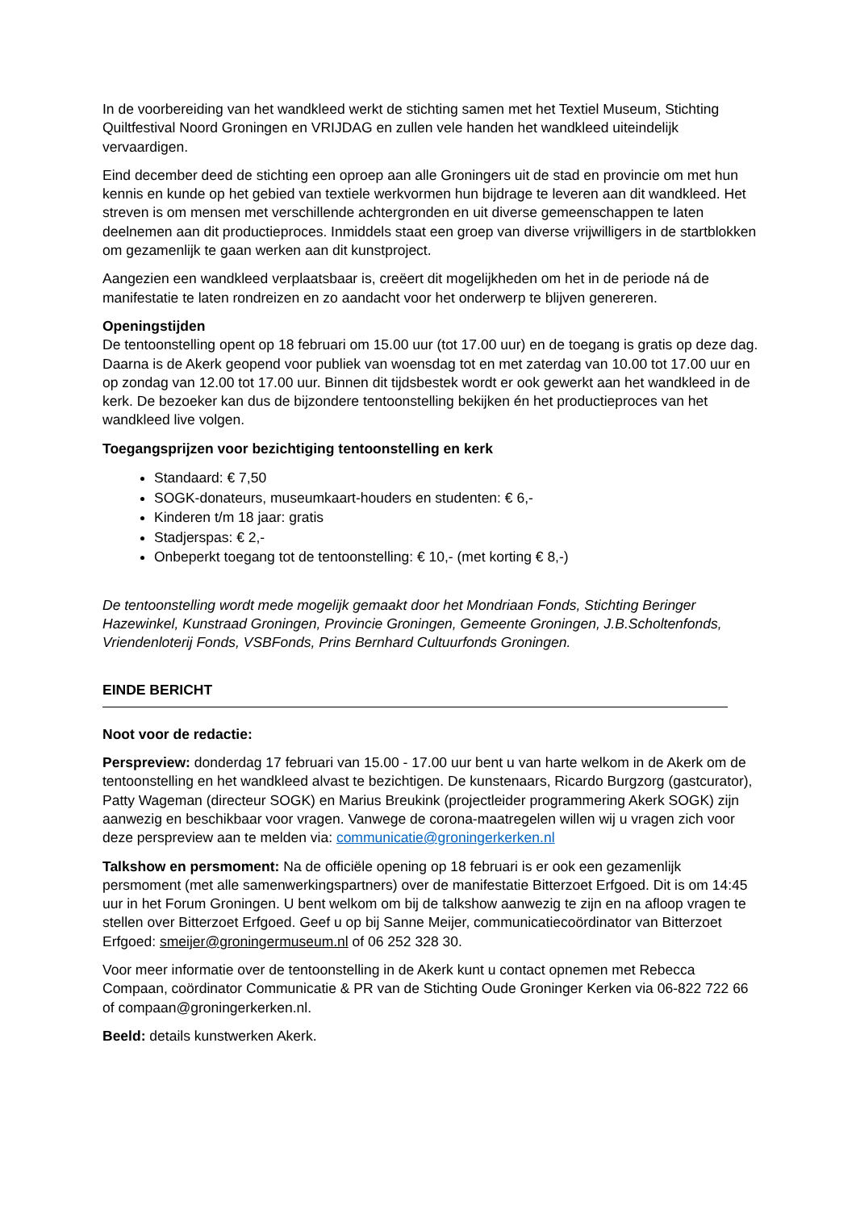In de voorbereiding van het wandkleed werkt de stichting samen met het Textiel Museum, Stichting Quiltfestival Noord Groningen en VRIJDAG en zullen vele handen het wandkleed uiteindelijk vervaardigen.
Eind december deed de stichting een oproep aan alle Groningers uit de stad en provincie om met hun kennis en kunde op het gebied van textiele werkvormen hun bijdrage te leveren aan dit wandkleed. Het streven is om mensen met verschillende achtergronden en uit diverse gemeenschappen te laten deelnemen aan dit productieproces. Inmiddels staat een groep van diverse vrijwilligers in de startblokken om gezamenlijk te gaan werken aan dit kunstproject.
Aangezien een wandkleed verplaatsbaar is, creëert dit mogelijkheden om het in de periode ná de manifestatie te laten rondreizen en zo aandacht voor het onderwerp te blijven genereren.
Openingstijden
De tentoonstelling opent op 18 februari om 15.00 uur (tot 17.00 uur) en de toegang is gratis op deze dag. Daarna is de Akerk geopend voor publiek van woensdag tot en met zaterdag van 10.00 tot 17.00 uur en op zondag van 12.00 tot 17.00 uur. Binnen dit tijdsbestek wordt er ook gewerkt aan het wandkleed in de kerk. De bezoeker kan dus de bijzondere tentoonstelling bekijken én het productieproces van het wandkleed live volgen.
Toegangsprijzen voor bezichtiging tentoonstelling en kerk
Standaard: € 7,50
SOGK-donateurs, museumkaart-houders en studenten: € 6,-
Kinderen t/m 18 jaar: gratis
Stadjerspas: € 2,-
Onbeperkt toegang tot de tentoonstelling: € 10,- (met korting € 8,-)
De tentoonstelling wordt mede mogelijk gemaakt door het Mondriaan Fonds, Stichting Beringer Hazewinkel, Kunstraad Groningen, Provincie Groningen, Gemeente Groningen, J.B.Scholtenfonds, Vriendenloterij Fonds, VSBFonds, Prins Bernhard Cultuurfonds Groningen.
EINDE BERICHT
Noot voor de redactie:
Perspreview: donderdag 17 februari van 15.00 - 17.00 uur bent u van harte welkom in de Akerk om de tentoonstelling en het wandkleed alvast te bezichtigen. De kunstenaars, Ricardo Burgzorg (gastcurator), Patty Wageman (directeur SOGK) en Marius Breukink (projectleider programmering Akerk SOGK) zijn aanwezig en beschikbaar voor vragen. Vanwege de corona-maatregelen willen wij u vragen zich voor deze perspreview aan te melden via: communicatie@groningerkerken.nl
Talkshow en persmoment: Na de officiële opening op 18 februari is er ook een gezamenlijk persmoment (met alle samenwerkingspartners) over de manifestatie Bitterzoet Erfgoed. Dit is om 14:45 uur in het Forum Groningen. U bent welkom om bij de talkshow aanwezig te zijn en na afloop vragen te stellen over Bitterzoet Erfgoed. Geef u op bij Sanne Meijer, communicatiecoördinator van Bitterzoet Erfgoed: smeijer@groningermuseum.nl of 06 252 328 30.
Voor meer informatie over de tentoonstelling in de Akerk kunt u contact opnemen met Rebecca Compaan, coördinator Communicatie & PR van de Stichting Oude Groninger Kerken via 06-822 722 66 of compaan@groningerkerken.nl.
Beeld: details kunstwerken Akerk.